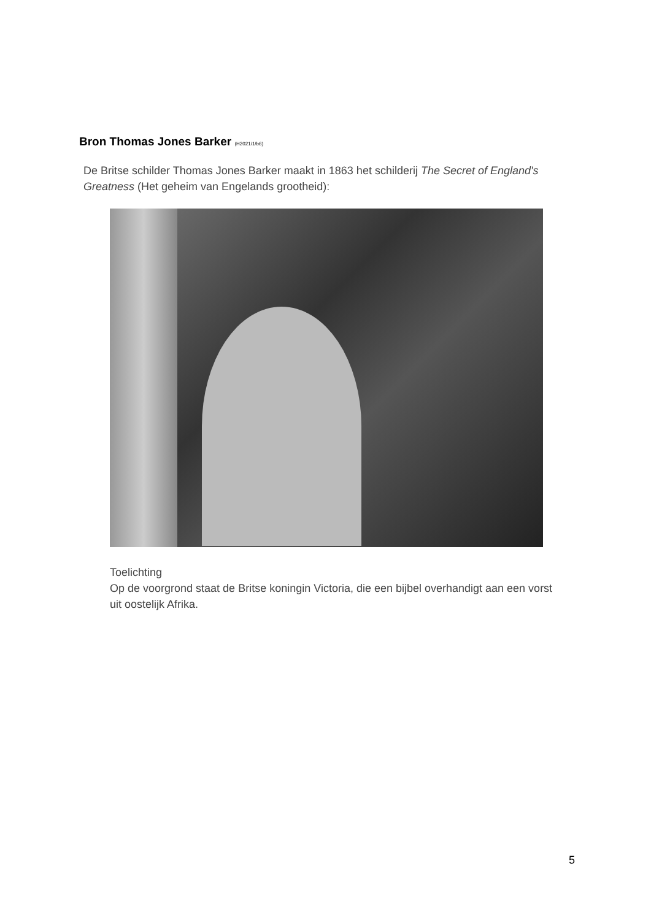Bron Thomas Jones Barker (H2021/1/b6)
De Britse schilder Thomas Jones Barker maakt in 1863 het schilderij The Secret of England's Greatness (Het geheim van Engelands grootheid):
Toelichting
Op de voorgrond staat de Britse koningin Victoria, die een bijbel overhandigt aan een vorst uit oostelijk Afrika.
5